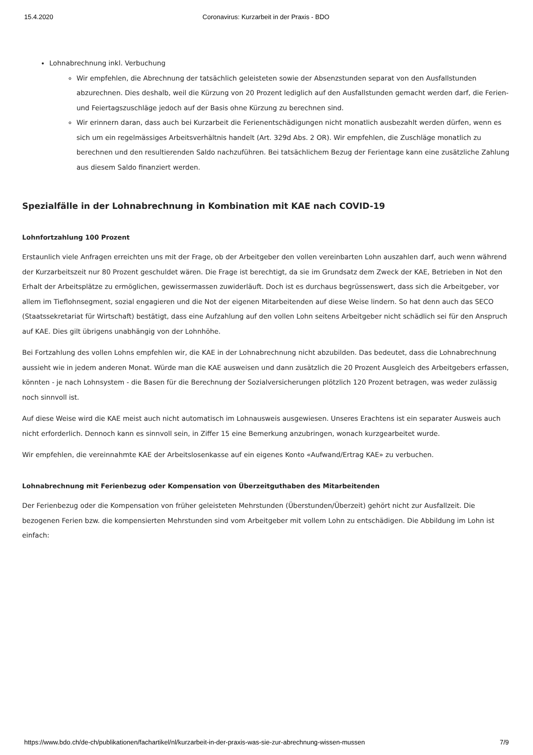15.4.2020 Coronavirus: Kurzarbeit in der Praxis - BDO
Lohnabrechnung inkl. Verbuchung
Wir empfehlen, die Abrechnung der tatsächlich geleisteten sowie der Absenzstunden separat von den Ausfallstunden abzurechnen. Dies deshalb, weil die Kürzung von 20 Prozent lediglich auf den Ausfallstunden gemacht werden darf, die Ferien- und Feiertagszuschläge jedoch auf der Basis ohne Kürzung zu berechnen sind.
Wir erinnern daran, dass auch bei Kurzarbeit die Ferienentschädigungen nicht monatlich ausbezahlt werden dürfen, wenn es sich um ein regelmässiges Arbeitsverhältnis handelt (Art. 329d Abs. 2 OR). Wir empfehlen, die Zuschläge monatlich zu berechnen und den resultierenden Saldo nachzuführen. Bei tatsächlichem Bezug der Ferientage kann eine zusätzliche Zahlung aus diesem Saldo finanziert werden.
Spezialfälle in der Lohnabrechnung in Kombination mit KAE nach COVID-19
Lohnfortzahlung 100 Prozent
Erstaunlich viele Anfragen erreichten uns mit der Frage, ob der Arbeitgeber den vollen vereinbarten Lohn auszahlen darf, auch wenn während der Kurzarbeitszeit nur 80 Prozent geschuldet wären. Die Frage ist berechtigt, da sie im Grundsatz dem Zweck der KAE, Betrieben in Not den Erhalt der Arbeitsplätze zu ermöglichen, gewissermassen zuwiderläuft. Doch ist es durchaus begrüssenswert, dass sich die Arbeitgeber, vor allem im Tieflohnsegment, sozial engagieren und die Not der eigenen Mitarbeitenden auf diese Weise lindern. So hat denn auch das SECO (Staatssekretariat für Wirtschaft) bestätigt, dass eine Aufzahlung auf den vollen Lohn seitens Arbeitgeber nicht schädlich sei für den Anspruch auf KAE. Dies gilt übrigens unabhängig von der Lohnhöhe.
Bei Fortzahlung des vollen Lohns empfehlen wir, die KAE in der Lohnabrechnung nicht abzubilden. Das bedeutet, dass die Lohnabrechnung aussieht wie in jedem anderen Monat. Würde man die KAE ausweisen und dann zusätzlich die 20 Prozent Ausgleich des Arbeitgebers erfassen, könnten - je nach Lohnsystem - die Basen für die Berechnung der Sozialversicherungen plötzlich 120 Prozent betragen, was weder zulässig noch sinnvoll ist.
Auf diese Weise wird die KAE meist auch nicht automatisch im Lohnausweis ausgewiesen. Unseres Erachtens ist ein separater Ausweis auch nicht erforderlich. Dennoch kann es sinnvoll sein, in Ziffer 15 eine Bemerkung anzubringen, wonach kurzgearbeitet wurde.
Wir empfehlen, die vereinnahmte KAE der Arbeitslosenkasse auf ein eigenes Konto «Aufwand/Ertrag KAE» zu verbuchen.
Lohnabrechnung mit Ferienbezug oder Kompensation von Überzeitguthaben des Mitarbeitenden
Der Ferienbezug oder die Kompensation von früher geleisteten Mehrstunden (Überstunden/Überzeit) gehört nicht zur Ausfallzeit. Die bezogenen Ferien bzw. die kompensierten Mehrstunden sind vom Arbeitgeber mit vollem Lohn zu entschädigen. Die Abbildung im Lohn ist einfach:
https://www.bdo.ch/de-ch/publikationen/fachartikel/nl/kurzarbeit-in-der-praxis-was-sie-zur-abrechnung-wissen-mussen 7/9